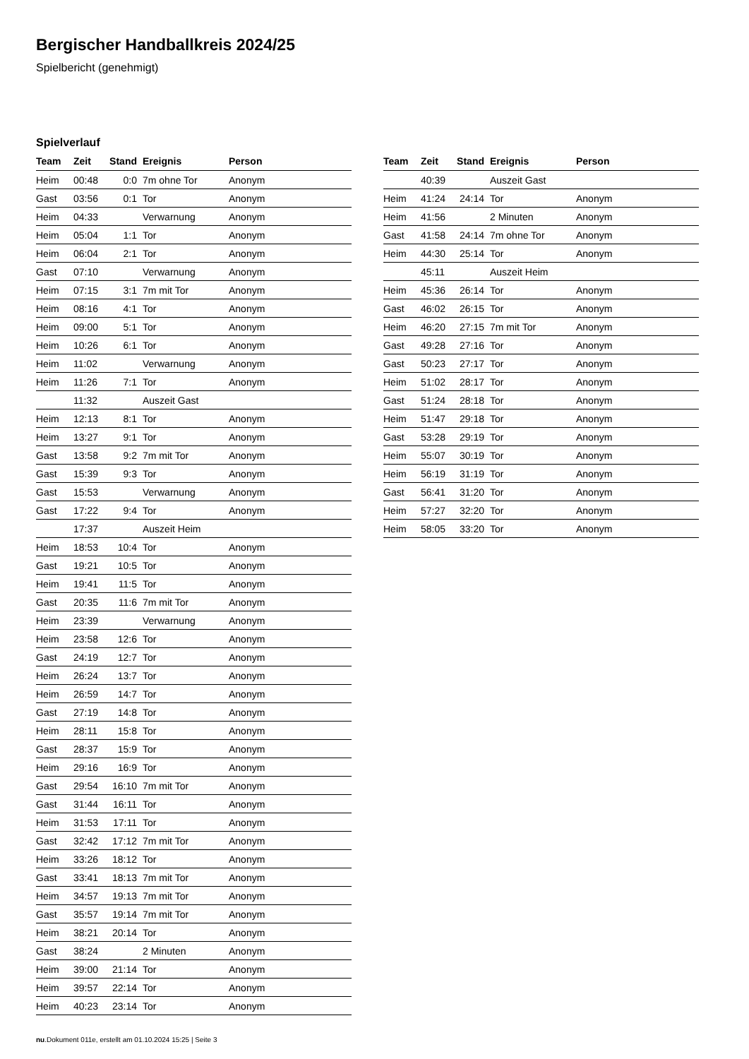Bergischer Handballkreis 2024/25
Spielbericht (genehmigt)
Spielverlauf
| Team | Zeit | Stand | Ereignis | Person |
| --- | --- | --- | --- | --- |
| Heim | 00:48 | 0:0 | 7m ohne Tor | Anonym |
| Gast | 03:56 | 0:1 | Tor | Anonym |
| Heim | 04:33 | | Verwarnung | Anonym |
| Heim | 05:04 | 1:1 | Tor | Anonym |
| Heim | 06:04 | 2:1 | Tor | Anonym |
| Gast | 07:10 | | Verwarnung | Anonym |
| Heim | 07:15 | 3:1 | 7m mit Tor | Anonym |
| Heim | 08:16 | 4:1 | Tor | Anonym |
| Heim | 09:00 | 5:1 | Tor | Anonym |
| Heim | 10:26 | 6:1 | Tor | Anonym |
| Heim | 11:02 | | Verwarnung | Anonym |
| Heim | 11:26 | 7:1 | Tor | Anonym |
| | 11:32 | | Auszeit Gast | |
| Heim | 12:13 | 8:1 | Tor | Anonym |
| Heim | 13:27 | 9:1 | Tor | Anonym |
| Gast | 13:58 | 9:2 | 7m mit Tor | Anonym |
| Gast | 15:39 | 9:3 | Tor | Anonym |
| Gast | 15:53 | | Verwarnung | Anonym |
| Gast | 17:22 | 9:4 | Tor | Anonym |
| | 17:37 | | Auszeit Heim | |
| Heim | 18:53 | 10:4 | Tor | Anonym |
| Gast | 19:21 | 10:5 | Tor | Anonym |
| Heim | 19:41 | 11:5 | Tor | Anonym |
| Gast | 20:35 | 11:6 | 7m mit Tor | Anonym |
| Heim | 23:39 | | Verwarnung | Anonym |
| Heim | 23:58 | 12:6 | Tor | Anonym |
| Gast | 24:19 | 12:7 | Tor | Anonym |
| Heim | 26:24 | 13:7 | Tor | Anonym |
| Heim | 26:59 | 14:7 | Tor | Anonym |
| Gast | 27:19 | 14:8 | Tor | Anonym |
| Heim | 28:11 | 15:8 | Tor | Anonym |
| Gast | 28:37 | 15:9 | Tor | Anonym |
| Heim | 29:16 | 16:9 | Tor | Anonym |
| Gast | 29:54 | 16:10 | 7m mit Tor | Anonym |
| Gast | 31:44 | 16:11 | Tor | Anonym |
| Heim | 31:53 | 17:11 | Tor | Anonym |
| Gast | 32:42 | 17:12 | 7m mit Tor | Anonym |
| Heim | 33:26 | 18:12 | Tor | Anonym |
| Gast | 33:41 | 18:13 | 7m mit Tor | Anonym |
| Heim | 34:57 | 19:13 | 7m mit Tor | Anonym |
| Gast | 35:57 | 19:14 | 7m mit Tor | Anonym |
| Heim | 38:21 | 20:14 | Tor | Anonym |
| Gast | 38:24 | | 2 Minuten | Anonym |
| Heim | 39:00 | 21:14 | Tor | Anonym |
| Heim | 39:57 | 22:14 | Tor | Anonym |
| Heim | 40:23 | 23:14 | Tor | Anonym |
| Team | Zeit | Stand | Ereignis | Person |
| --- | --- | --- | --- | --- |
| | 40:39 | | Auszeit Gast | |
| Heim | 41:24 | 24:14 | Tor | Anonym |
| Heim | 41:56 | | 2 Minuten | Anonym |
| Gast | 41:58 | 24:14 | 7m ohne Tor | Anonym |
| Heim | 44:30 | 25:14 | Tor | Anonym |
| | 45:11 | | Auszeit Heim | |
| Heim | 45:36 | 26:14 | Tor | Anonym |
| Gast | 46:02 | 26:15 | Tor | Anonym |
| Heim | 46:20 | 27:15 | 7m mit Tor | Anonym |
| Gast | 49:28 | 27:16 | Tor | Anonym |
| Gast | 50:23 | 27:17 | Tor | Anonym |
| Heim | 51:02 | 28:17 | Tor | Anonym |
| Gast | 51:24 | 28:18 | Tor | Anonym |
| Heim | 51:47 | 29:18 | Tor | Anonym |
| Gast | 53:28 | 29:19 | Tor | Anonym |
| Heim | 55:07 | 30:19 | Tor | Anonym |
| Heim | 56:19 | 31:19 | Tor | Anonym |
| Gast | 56:41 | 31:20 | Tor | Anonym |
| Heim | 57:27 | 32:20 | Tor | Anonym |
| Heim | 58:05 | 33:20 | Tor | Anonym |
nu.Dokument 011e, erstellt am 01.10.2024 15:25 | Seite 3